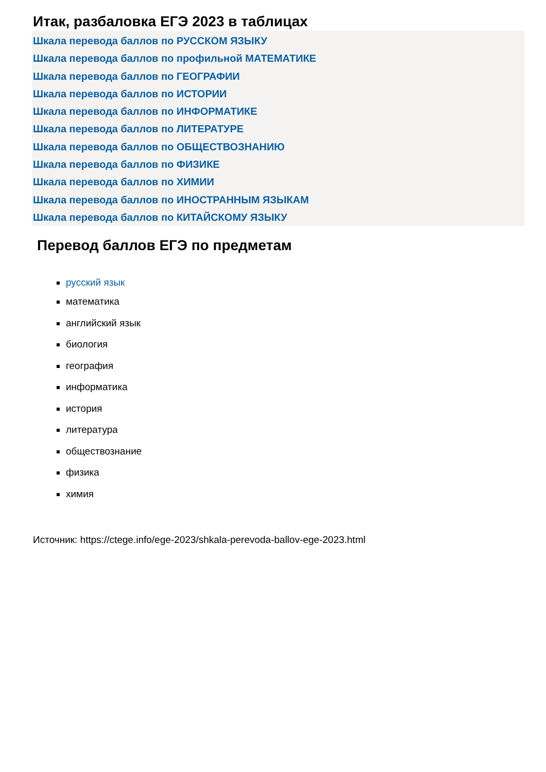Итак, разбаловка ЕГЭ 2023 в таблицах
Шкала перевода баллов по РУССКОМ ЯЗЫКУ
Шкала перевода баллов по профильной МАТЕМАТИКЕ
Шкала перевода баллов по ГЕОГРАФИИ
Шкала перевода баллов по ИСТОРИИ
Шкала перевода баллов по ИНФОРМАТИКЕ
Шкала перевода баллов по ЛИТЕРАТУРЕ
Шкала перевода баллов по ОБЩЕСТВОЗНАНИЮ
Шкала перевода баллов по ФИЗИКЕ
Шкала перевода баллов по ХИМИИ
Шкала перевода баллов по ИНОСТРАННЫМ ЯЗЫКАМ
Шкала перевода баллов по КИТАЙСКОМУ ЯЗЫКУ
Перевод баллов ЕГЭ по предметам
русский язык
математика
английский язык
биология
география
информатика
история
литература
обществознание
физика
химия
Источник: https://ctege.info/ege-2023/shkala-perevoda-ballov-ege-2023.html